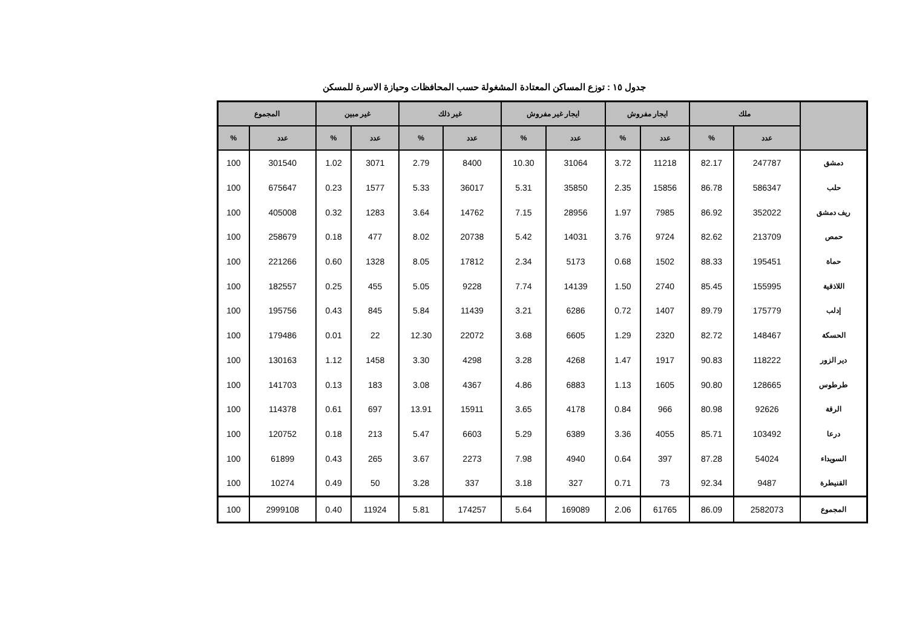جدول ١٥ : توزع المساكن المعتادة المشغولة حسب المحافظات وحيازة الاسرة للمسكن
| | ملك | | ايجار مفروش | | ايجار غير مفروش | | غير ذلك | | غير مبين | | المجموع | |
| --- | --- | --- | --- | --- | --- | --- | --- | --- | --- | --- | --- | --- |
| | عدد | % | عدد | % | عدد | % | عدد | % | عدد | % | عدد | % |
| دمشق | 247787 | 82.17 | 11218 | 3.72 | 31064 | 10.30 | 8400 | 2.79 | 3071 | 1.02 | 301540 | 100 |
| حلب | 586347 | 86.78 | 15856 | 2.35 | 35850 | 5.31 | 36017 | 5.33 | 1577 | 0.23 | 675647 | 100 |
| ريف دمشق | 352022 | 86.92 | 7985 | 1.97 | 28956 | 7.15 | 14762 | 3.64 | 1283 | 0.32 | 405008 | 100 |
| حمص | 213709 | 82.62 | 9724 | 3.76 | 14031 | 5.42 | 20738 | 8.02 | 477 | 0.18 | 258679 | 100 |
| حماة | 195451 | 88.33 | 1502 | 0.68 | 5173 | 2.34 | 17812 | 8.05 | 1328 | 0.60 | 221266 | 100 |
| اللاذقية | 155995 | 85.45 | 2740 | 1.50 | 14139 | 7.74 | 9228 | 5.05 | 455 | 0.25 | 182557 | 100 |
| إدلب | 175779 | 89.79 | 1407 | 0.72 | 6286 | 3.21 | 11439 | 5.84 | 845 | 0.43 | 195756 | 100 |
| الحسكة | 148467 | 82.72 | 2320 | 1.29 | 6605 | 3.68 | 22072 | 12.30 | 22 | 0.01 | 179486 | 100 |
| دير الزور | 118222 | 90.83 | 1917 | 1.47 | 4268 | 3.28 | 4298 | 3.30 | 1458 | 1.12 | 130163 | 100 |
| طرطوس | 128665 | 90.80 | 1605 | 1.13 | 6883 | 4.86 | 4367 | 3.08 | 183 | 0.13 | 141703 | 100 |
| الرقة | 92626 | 80.98 | 966 | 0.84 | 4178 | 3.65 | 15911 | 13.91 | 697 | 0.61 | 114378 | 100 |
| درعا | 103492 | 85.71 | 4055 | 3.36 | 6389 | 5.29 | 6603 | 5.47 | 213 | 0.18 | 120752 | 100 |
| السويداء | 54024 | 87.28 | 397 | 0.64 | 4940 | 7.98 | 2273 | 3.67 | 265 | 0.43 | 61899 | 100 |
| القنيطرة | 9487 | 92.34 | 73 | 0.71 | 327 | 3.18 | 337 | 3.28 | 50 | 0.49 | 10274 | 100 |
| المجموع | 2582073 | 86.09 | 61765 | 2.06 | 169089 | 5.64 | 174257 | 5.81 | 11924 | 0.40 | 2999108 | 100 |